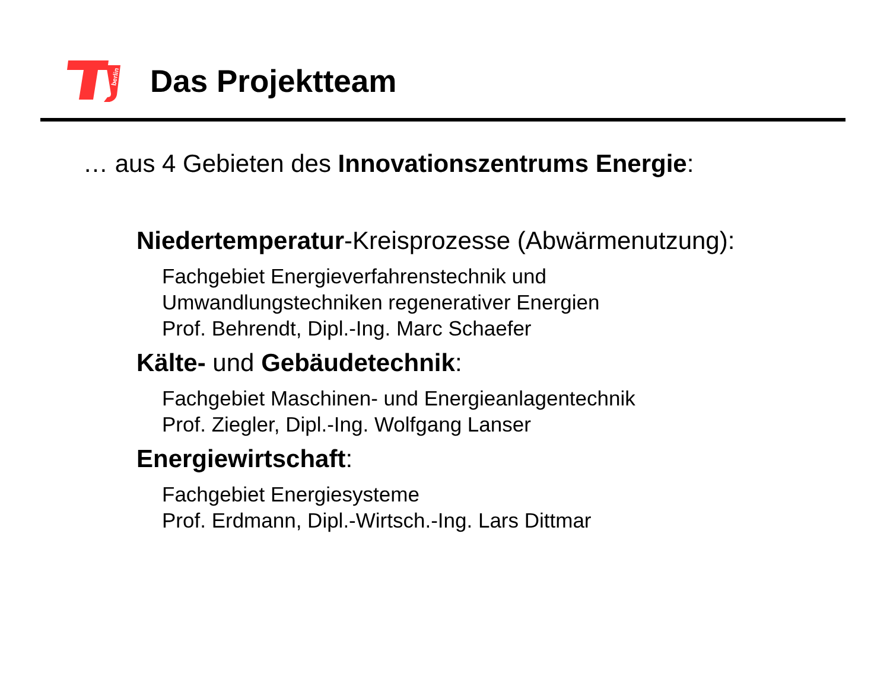berlin
Das Projektteam
… aus 4 Gebieten des Innovationszentrums Energie:
Niedertemperatur-Kreisprozesse (Abwärmenutzung):
Fachgebiet Energieverfahrenstechnik und
Umwandlungstechniken regenerativer Energien
Prof. Behrendt, Dipl.-Ing. Marc Schaefer
Kälte- und Gebäudetechnik:
Fachgebiet Maschinen- und Energieanlagentechnik
Prof. Ziegler, Dipl.-Ing. Wolfgang Lanser
Energiewirtschaft:
Fachgebiet Energiesysteme
Prof. Erdmann, Dipl.-Wirtsch.-Ing. Lars Dittmar